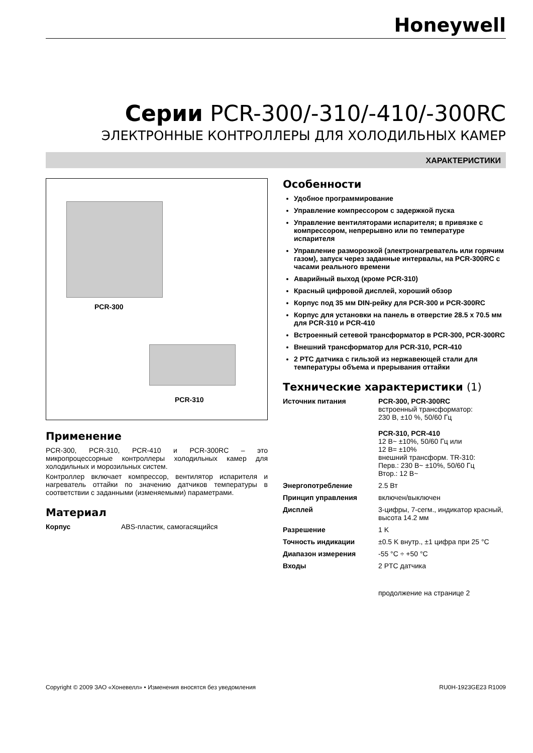Honeywell
Серии PCR-300/-310/-410/-300RC
ЭЛЕКТРОННЫЕ КОНТРОЛЛЕРЫ ДЛЯ ХОЛОДИЛЬНЫХ КАМЕР
ХАРАКТЕРИСТИКИ
PCR-300
PCR-310
Применение
PCR-300, PCR-310, PCR-410 и PCR-300RC – это микропроцессорные контроллеры холодильных камер для холодильных и морозильных систем.
Контроллер включает компрессор, вентилятор испарителя и нагреватель оттайки по значению датчиков температуры в соответствии с заданными (изменяемыми) параметрами.
Материал
| Корпус | ABS-пластик, самогасящийся |
Особенности
Удобное программирование
Управление компрессором с задержкой пуска
Управление вентиляторами испарителя; в привязке с компрессором, непрерывно или по температуре испарителя
Управление разморозкой (электронагреватель или горячим газом), запуск через заданные интервалы, на PCR-300RC с часами реального времени
Аварийный выход (кроме PCR-310)
Красный цифровой дисплей, хороший обзор
Корпус под 35 мм DIN-рейку для PCR-300 и PCR-300RC
Корпус для установки на панель в отверстие 28.5 x 70.5 мм для PCR-310 и PCR-410
Встроенный сетевой трансформатор в PCR-300, PCR-300RC
Внешний трансформатор для PCR-310, PCR-410
2 PTC датчика с гильзой из нержавеющей стали для температуры объема и прерывания оттайки
Технические характеристики (1)
| Источник питания | PCR-300, PCR-300RC встроенный трансформатор: 230 В, ±10 %, 50/60 Гц PCR-310, PCR-410 12 В~ ±10%, 50/60 Гц или 12 В= ±10% внешний трансформ. TR-310: Перв.: 230 В~ ±10%, 50/60 Гц Втор.: 12 В~ |
| Энергопотребление | 2.5 Вт |
| Принцип управления | включен/выключен |
| Дисплей | 3-цифры, 7-сегм., индикатор красный, высота 14.2 мм |
| Разрешение | 1 K |
| Точность индикации | ±0.5 K внутр., ±1 цифра при 25 °C |
| Диапазон измерения | -55 °C ÷ +50 °C |
| Входы | 2 PTC датчика |
| | продолжение на странице 2 |
Copyright © 2009 ЗАО «Хоневелл» • Изменения вносятся без уведомления RU0H-1923GE23 R1009